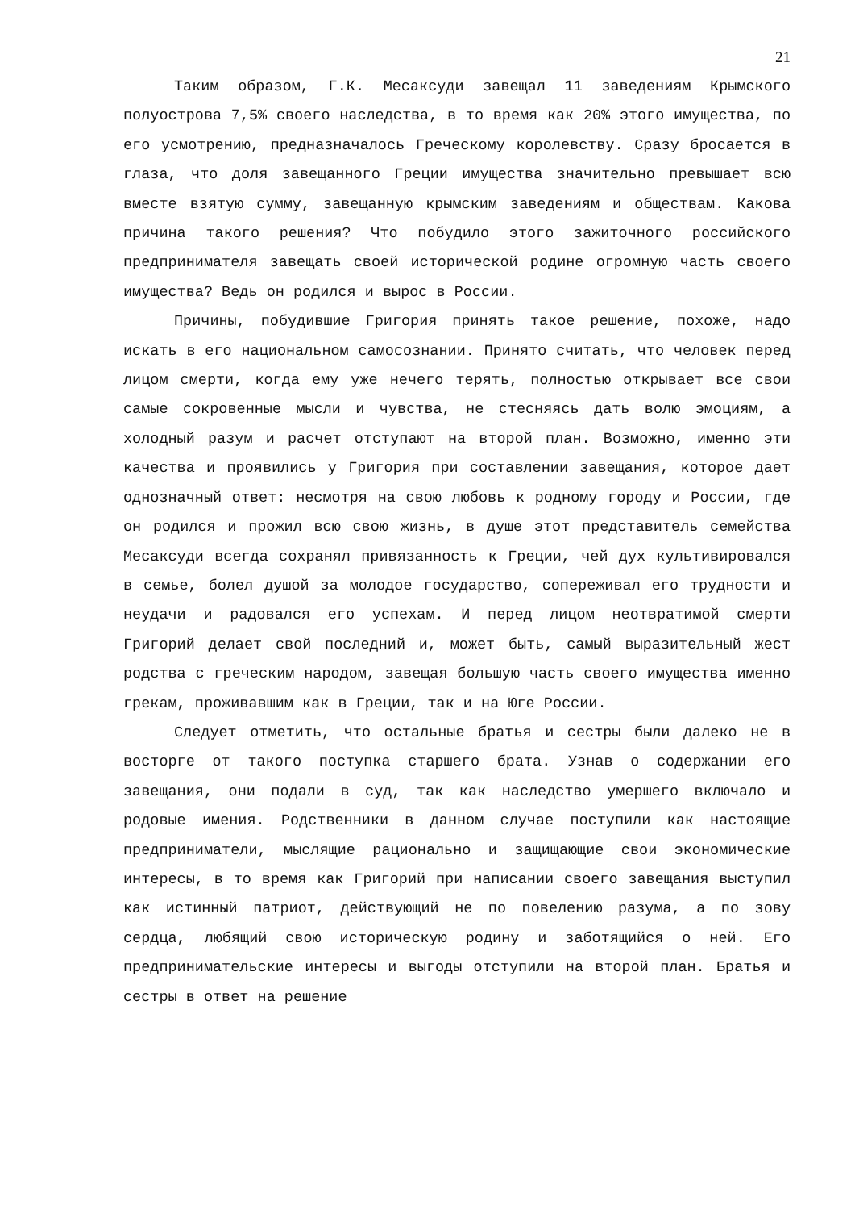21
Таким образом, Г.К. Месаксуди завещал 11 заведениям Крымского полуострова 7,5% своего наследства, в то время как 20% этого имущества, по его усмотрению, предназначалось Греческому королевству. Сразу бросается в глаза, что доля завещанного Греции имущества значительно превышает всю вместе взятую сумму, завещанную крымским заведениям и обществам. Какова причина такого решения? Что побудило этого зажиточного российского предпринимателя завещать своей исторической родине огромную часть своего имущества? Ведь он родился и вырос в России.
Причины, побудившие Григория принять такое решение, похоже, надо искать в его национальном самосознании. Принято считать, что человек перед лицом смерти, когда ему уже нечего терять, полностью открывает все свои самые сокровенные мысли и чувства, не стесняясь дать волю эмоциям, а холодный разум и расчет отступают на второй план. Возможно, именно эти качества и проявились у Григория при составлении завещания, которое дает однозначный ответ: несмотря на свою любовь к родному городу и России, где он родился и прожил всю свою жизнь, в душе этот представитель семейства Месаксуди всегда сохранял привязанность к Греции, чей дух культивировался в семье, болел душой за молодое государство, сопереживал его трудности и неудачи и радовался его успехам. И перед лицом неотвратимой смерти Григорий делает свой последний и, может быть, самый выразительный жест родства с греческим народом, завещая большую часть своего имущества именно грекам, проживавшим как в Греции, так и на Юге России.
Следует отметить, что остальные братья и сестры были далеко не в восторге от такого поступка старшего брата. Узнав о содержании его завещания, они подали в суд, так как наследство умершего включало и родовые имения. Родственники в данном случае поступили как настоящие предприниматели, мыслящие рационально и защищающие свои экономические интересы, в то время как Григорий при написании своего завещания выступил как истинный патриот, действующий не по повелению разума, а по зову сердца, любящий свою историческую родину и заботящийся о ней. Его предпринимательские интересы и выгоды отступили на второй план. Братья и сестры в ответ на решение